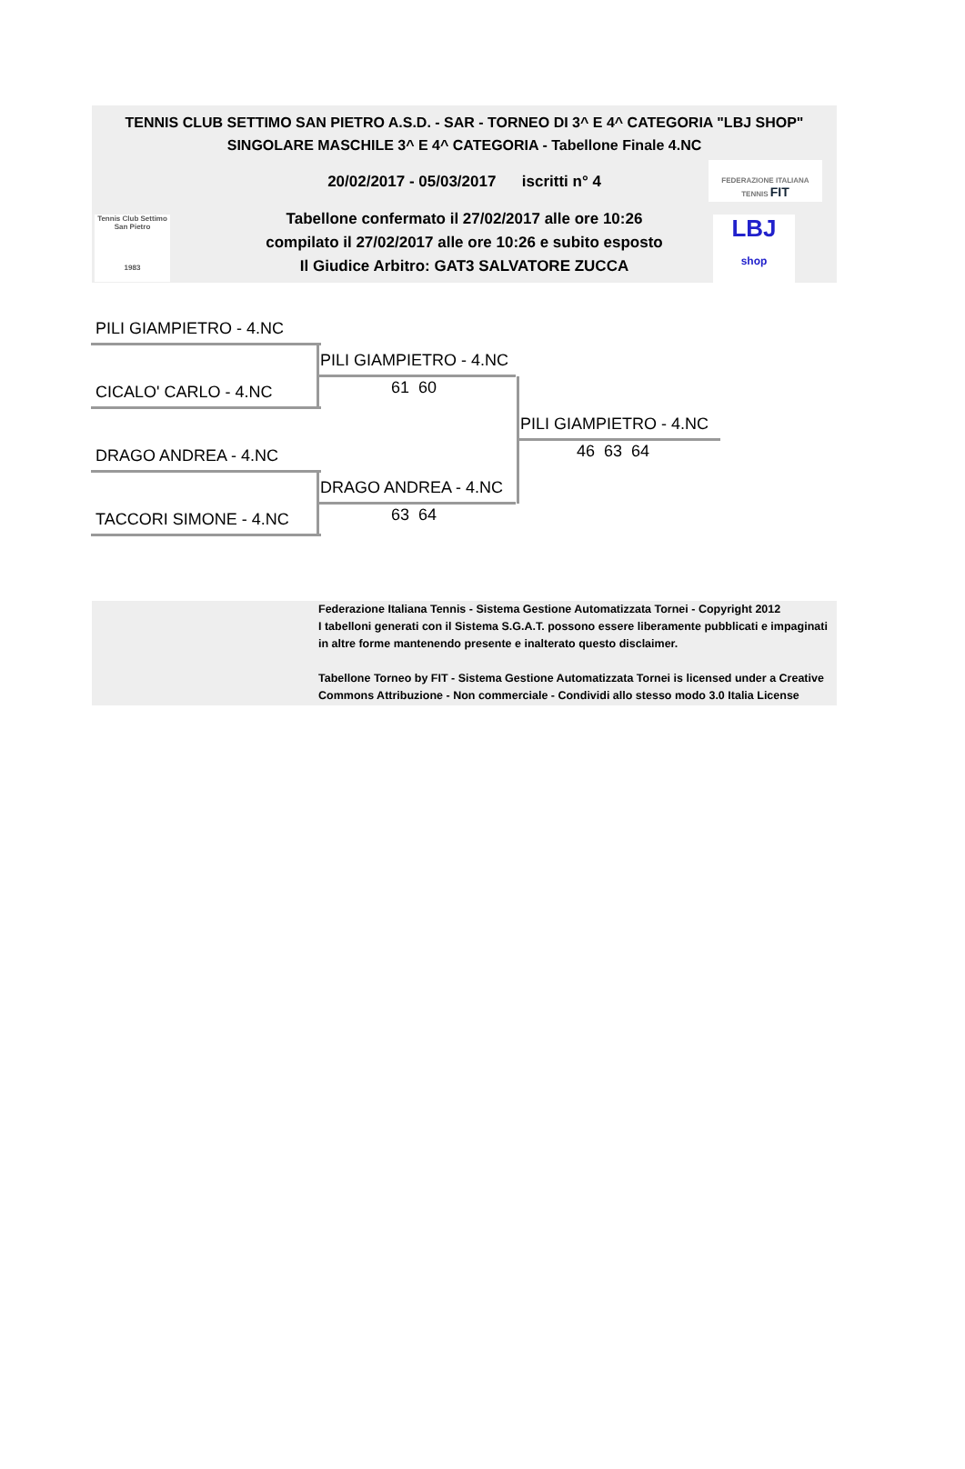TENNIS CLUB SETTIMO SAN PIETRO A.S.D. - SAR - TORNEO DI 3^ E 4^ CATEGORIA "LBJ SHOP"
SINGOLARE MASCHILE 3^ E 4^ CATEGORIA - Tabellone Finale 4.NC
20/02/2017 - 05/03/2017 iscritti n° 4
Tabellone confermato il 27/02/2017 alle ore 10:26
compilato il 27/02/2017 alle ore 10:26 e subito esposto
Il Giudice Arbitro: GAT3 SALVATORE ZUCCA
FEDERAZIONE ITALIANA TENNIS FIT
Tennis Club Settimo San Pietro
1983
LBJ
shop
PILI GIAMPIETRO - 4.NC
CICALO' CARLO - 4.NC
PILI GIAMPIETRO - 4.NC
61 60
DRAGO ANDREA - 4.NC
TACCORI SIMONE - 4.NC
DRAGO ANDREA - 4.NC
63 64
PILI GIAMPIETRO - 4.NC
46 63 64
Federazione Italiana Tennis - Sistema Gestione Automatizzata Tornei - Copyright 2012
I tabelloni generati con il Sistema S.G.A.T. possono essere liberamente pubblicati e impaginati in altre forme mantenendo presente e inalterato questo disclaimer.
Tabellone Torneo by FIT - Sistema Gestione Automatizzata Tornei is licensed under a Creative Commons Attribuzione - Non commerciale - Condividi allo stesso modo 3.0 Italia License